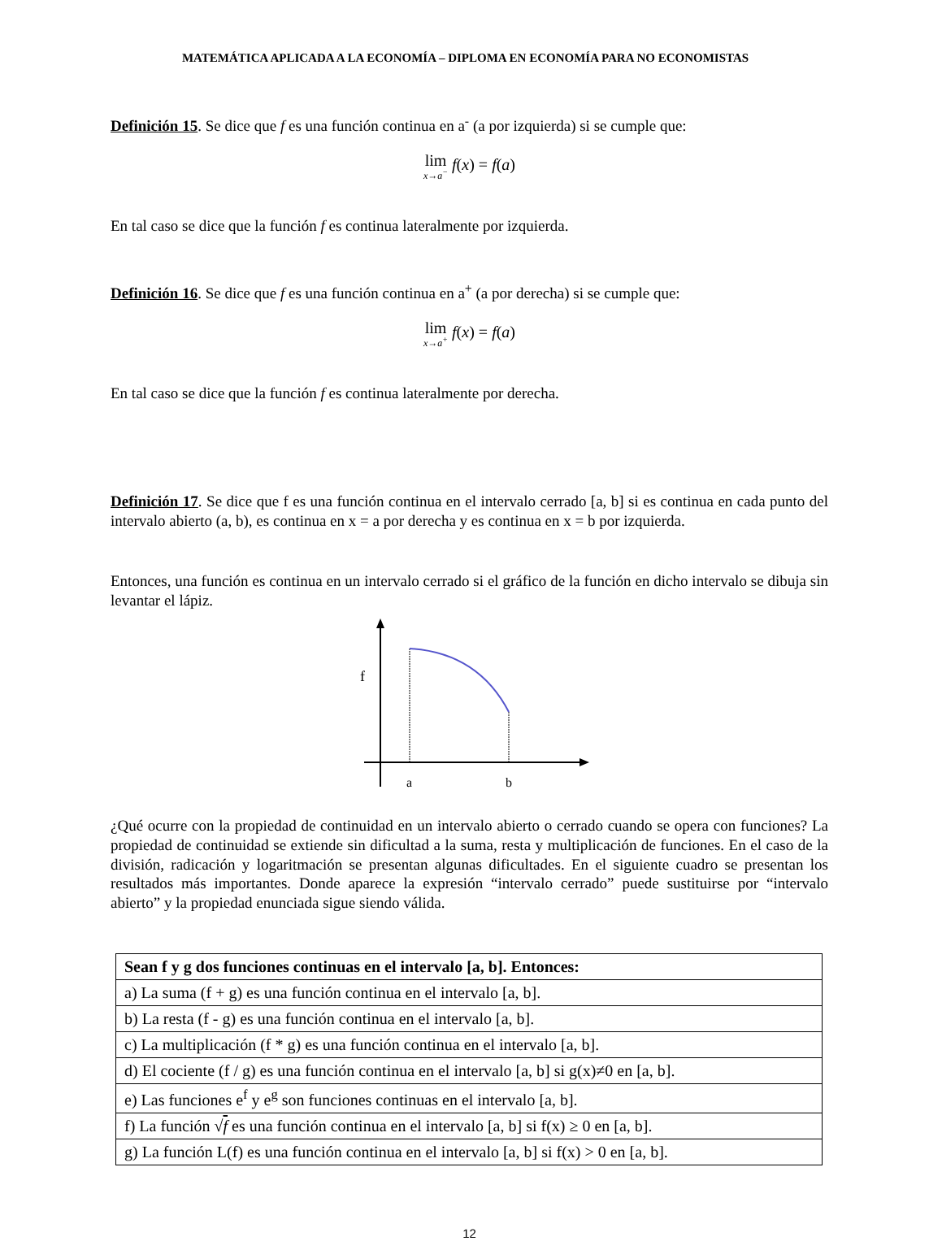MATEMÁTICA APLICADA A LA ECONOMÍA – DIPLOMA EN ECONOMÍA PARA NO ECONOMISTAS
Definición 15. Se dice que f es una función continua en a<sup>-</sup> (a por izquierda) si se cumple que:
lim x→a<sup>−</sup> f(x) = f(a)
En tal caso se dice que la función f es continua lateralmente por izquierda.
Definición 16. Se dice que f es una función continua en a<sup>+</sup> (a por derecha) si se cumple que:
lim x→a<sup>+</sup> f(x) = f(a)
En tal caso se dice que la función f es continua lateralmente por derecha.
Definición 17. Se dice que f es una función continua en el intervalo cerrado [a, b] si es continua en cada punto del intervalo abierto (a, b), es continua en x = a por derecha y es continua en x = b por izquierda.
Entonces, una función es continua en un intervalo cerrado si el gráfico de la función en dicho intervalo se dibuja sin levantar el lápiz.
f
a
b
¿Qué ocurre con la propiedad de continuidad en un intervalo abierto o cerrado cuando se opera con funciones? La propiedad de continuidad se extiende sin dificultad a la suma, resta y multiplicación de funciones. En el caso de la división, radicación y logaritmación se presentan algunas dificultades. En el siguiente cuadro se presentan los resultados más importantes. Donde aparece la expresión “intervalo cerrado” puede sustituirse por “intervalo abierto” y la propiedad enunciada sigue siendo válida.
| Sean f y g dos funciones continuas en el intervalo [a, b]. Entonces: |
| --- |
| a) La suma (f + g) es una función continua en el intervalo [a, b]. |
| b) La resta (f - g) es una función continua en el intervalo [a, b]. |
| c) La multiplicación (f * g) es una función continua en el intervalo [a, b]. |
| d) El cociente (f / g) es una función continua en el intervalo [a, b] si g(x)≠0 en [a, b]. |
| e) Las funciones e<sup>f</sup> y e<sup>g</sup> son funciones continuas en el intervalo [a, b]. |
| f) La función √ f es una función continua en el intervalo [a, b] si f(x) ≥ 0 en [a, b]. |
| g) La función L(f) es una función continua en el intervalo [a, b] si f(x) > 0 en [a, b]. |
12